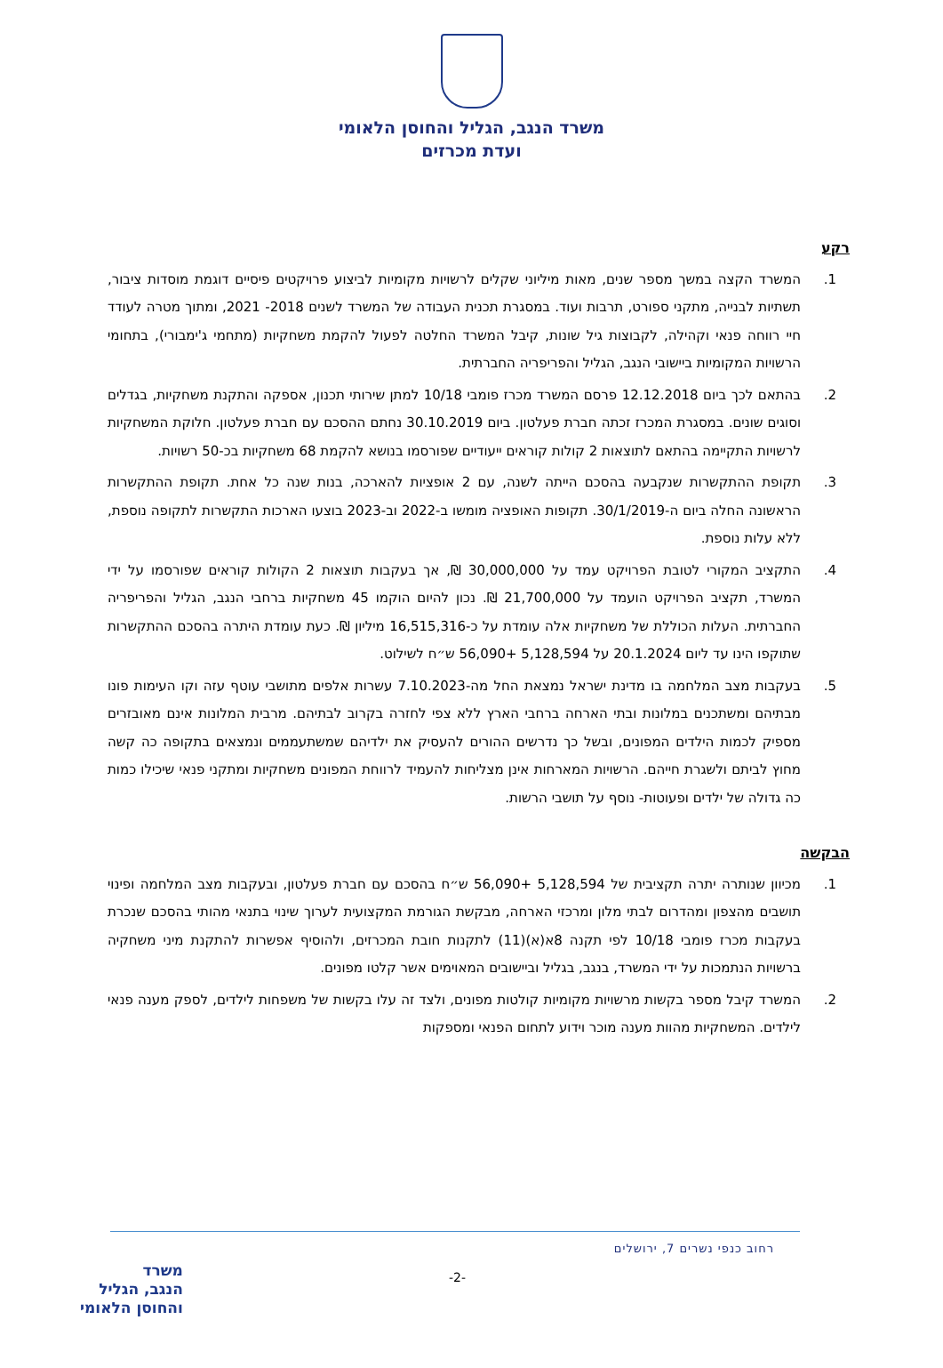משרד הנגב, הגליל והחוסן הלאומי
ועדת מכרזים
רקע
1. המשרד הקצה במשך מספר שנים, מאות מיליוני שקלים לרשויות מקומיות לביצוע פרויקטים פיסיים דוגמת מוסדות ציבור, תשתיות לבנייה, מתקני ספורט, תרבות ועוד. במסגרת תכנית העבודה של המשרד לשנים 2018- 2021, ומתוך מטרה לעודד חיי רווחה פנאי וקהילה, לקבוצות גיל שונות, קיבל המשרד החלטה לפעול להקמת משחקיות (מתחמי ג'ימבורי), בתחומי הרשויות המקומיות ביישובי הנגב, הגליל והפריפריה החברתית.
2. בהתאם לכך ביום 12.12.2018 פרסם המשרד מכרז פומבי 10/18 למתן שירותי תכנון, אספקה והתקנת משחקיות, בגדלים וסוגים שונים. במסגרת המכרז זכתה חברת פעלטון. ביום 30.10.2019 נחתם ההסכם עם חברת פעלטון. חלוקת המשחקיות לרשויות התקיימה בהתאם לתוצאות 2 קולות קוראים ייעודיים שפורסמו בנושא להקמת 68 משחקיות בכ-50 רשויות.
3. תקופת ההתקשרות שנקבעה בהסכם הייתה לשנה, עם 2 אופציות להארכה, בנות שנה כל אחת. תקופת ההתקשרות הראשונה החלה ביום ה-30/1/2019. תקופות האופציה מומשו ב-2022 וב-2023 בוצעו הארכות התקשרות לתקופה נוספת, ללא עלות נוספת.
4. התקציב המקורי לטובת הפרויקט עמד על 30,000,000 ₪, אך בעקבות תוצאות 2 הקולות קוראים שפורסמו על ידי המשרד, תקציב הפרויקט הועמד על 21,700,000 ₪. נכון להיום הוקמו 45 משחקיות ברחבי הנגב, הגליל והפריפריה החברתית. העלות הכוללת של משחקיות אלה עומדת על כ-16,515,316 מיליון ₪. כעת עומדת היתרה בהסכם ההתקשרות שתוקפו הינו עד ליום 20.1.2024 על 5,128,594 +56,090 ש״ח לשילוט.
5. בעקבות מצב המלחמה בו מדינת ישראל נמצאת החל מה-7.10.2023 עשרות אלפים מתושבי עוטף עזה וקו העימות פונו מבתיהם ומשתכנים במלונות ובתי הארחה ברחבי הארץ ללא צפי לחזרה בקרוב לבתיהם. מרבית המלונות אינם מאובזרים מספיק לכמות הילדים המפונים, ובשל כך נדרשים ההורים להעסיק את ילדיהם שמשתעממים ונמצאים בתקופה כה קשה מחוץ לביתם ולשגרת חייהם. הרשויות המארחות אינן מצליחות להעמיד לרווחת המפונים משחקיות ומתקני פנאי שיכילו כמות כה גדולה של ילדים ופעוטות- נוסף על תושבי הרשות.
הבקשה
1. מכיוון שנותרה יתרה תקציבית של 5,128,594 +56,090 ש״ח בהסכם עם חברת פעלטון, ובעקבות מצב המלחמה ופינוי תושבים מהצפון ומהדרום לבתי מלון ומרכזי הארחה, מבקשת הגורמת המקצועית לערוך שינוי בתנאי מהותי בהסכם שנכרת בעקבות מכרז פומבי 10/18 לפי תקנה 8א(א)(11) לתקנות חובת המכרזים, ולהוסיף אפשרות להתקנת מיני משחקיה ברשויות הנתמכות על ידי המשרד, בנגב, בגליל וביישובים המאוימים אשר קלטו מפונים.
2. המשרד קיבל מספר בקשות מרשויות מקומיות קולטות מפונים, ולצד זה עלו בקשות של משפחות לילדים, לספק מענה פנאי לילדים. המשחקיות מהוות מענה מוכר וידוע לתחום הפנאי ומספקות
רחוב כנפי נשרים 7, ירושלים
-2-
משרד
הנגב, הגליל
והחוסן הלאומי